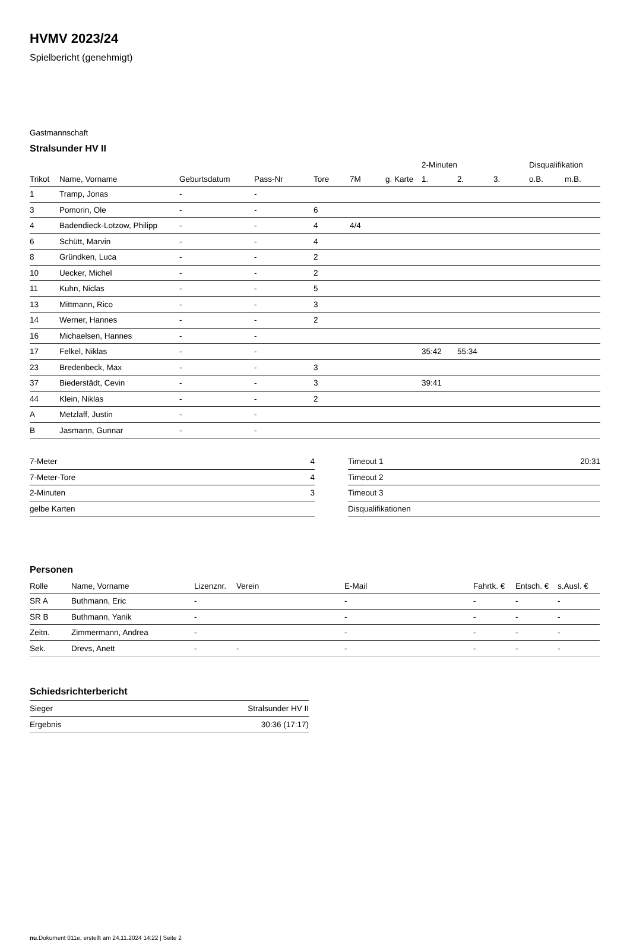HVMV 2023/24
Spielbericht (genehmigt)
Gastmannschaft
Stralsunder HV II
| | | | | | | | 2-Minuten | | | Disqualifikation | |
| --- | --- | --- | --- | --- | --- | --- | --- | --- | --- | --- | --- |
| Trikot | Name, Vorname | Geburtsdatum | Pass-Nr | Tore | 7M | g. Karte | 1. | 2. | 3. | o.B. | m.B. |
| 1 | Tramp, Jonas | - | - | | | | | | | | |
| 3 | Pomorin, Ole | - | - | 6 | | | | | | | |
| 4 | Badendieck-Lotzow, Philipp | - | - | 4 | 4/4 | | | | | | |
| 6 | Schütt, Marvin | - | - | 4 | | | | | | | |
| 8 | Gründken, Luca | - | - | 2 | | | | | | | |
| 10 | Uecker, Michel | - | - | 2 | | | | | | | |
| 11 | Kuhn, Niclas | - | - | 5 | | | | | | | |
| 13 | Mittmann, Rico | - | - | 3 | | | | | | | |
| 14 | Werner, Hannes | - | - | 2 | | | | | | | |
| 16 | Michaelsen, Hannes | - | - | | | | | | | | |
| 17 | Felkel, Niklas | - | - | | | | 35:42 | 55:34 | | | |
| 23 | Bredenbeck, Max | - | - | 3 | | | | | | | |
| 37 | Biederstädt, Cevin | - | - | 3 | | | 39:41 | | | | |
| 44 | Klein, Niklas | - | - | 2 | | | | | | | |
| A | Metzlaff, Justin | - | - | | | | | | | | |
| B | Jasmann, Gunnar | - | - | | | | | | | | |
| 7-Meter | 4 |
| 7-Meter-Tore | 4 |
| 2-Minuten | 3 |
| gelbe Karten | |
| Timeout 1 | 20:31 |
| Timeout 2 | |
| Timeout 3 | |
| Disqualifikationen | |
Personen
| Rolle | Name, Vorname | Lizenznr. | Verein | E-Mail | Fahrtk. € | Entsch. € | s.Ausl. € |
| --- | --- | --- | --- | --- | --- | --- | --- |
| SR A | Buthmann, Eric | - | | - | - | - | - |
| SR B | Buthmann, Yanik | - | | - | - | - | - |
| Zeitn. | Zimmermann, Andrea | - | | - | - | - | - |
| Sek. | Drevs, Anett | - | - | - | - | - | - |
Schiedsrichterbericht
| Sieger | Stralsunder HV II |
| Ergebnis | 30:36 (17:17) |
nu.Dokument 011e, erstellt am 24.11.2024 14:22 | Seite 2